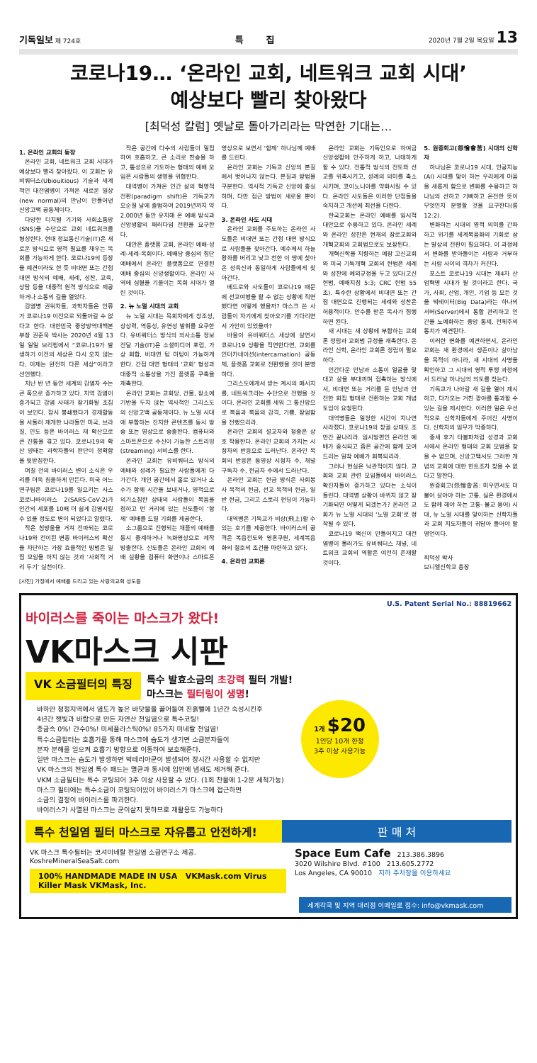기독일보 제 724호 특 집 2020년 7월 2일 목요일 13
코로나19… ‘온라인 교회, 네트워크 교회 시대’
예상보다 빨리 찾아왔다
[최덕성 칼럼] 옛날로 돌아가리라는 막연한 기대는…
1. 온라인 교회의 등장
온라인 교회, 네트워크 교회 시대가 예상보다 빨리 찾아왔다. 이 교회는 유비쿼터스(Ubiouitious) 기술과 세계적인 대전염병이 가져온 새로운 일상(new normal)의 만남이 만들어낸 신앙고백 공동체이다.
다양한 디지털 기기와 사회소통망(SNS)을 수단으로 교회 네트워크를 형성한다. 현대 정보통신기술(IT)은 새로운 방식으로 영적 필요를 채우는 목회를 가능하게 한다. 코로나19의 등장을 예견이라도 한 듯 비대면 또는 간접대면 방식의 예배, 세례, 성찬, 교육, 상담 등을 대중적 원격 방식으로 제공하거나 소통의 길을 열었다.
감염병 권위자들, 과학자들은 인류가 코로나19 이전으로 되돌아갈 수 없다고 한다. 대한민국 중앙방역대책본부장 권준욱 박사는 2020년 4월 13일 일일 브리핑에서 “코로나19가 발생하기 이전의 세상은 다시 오지 않는다, 이제는 완전히 다른 세상”이라고 선언했다.
지난 반 년 동안 세계의 감염자 수는 큰 폭으로 증가하고 있다. 지역 감염이 증가되고 감염 사태가 장기화될 조짐이 보인다. 잠시 봉쇄했다가 경제활동을 서둘러 재개한 나라들인 미국, 브라질, 인도 등은 바이러스 재 확산으로 큰 진통을 겪고 있다. 코로나19의 확산 양태는 과학자들의 판단이 정확함을 뒷받침한다.
며칠 전의 바이러스 변이 소식은 우리를 더욱 침울하게 만든다. 미국 어느 연구팀은 코로나19를 일으키는 사스 코로나바이러스 2(SARS-CoV-2)가 인간의 세포를 10배 더 쉽게 감염시킬 수 있을 정도로 변이 되었다고 알렸다.
작은 침방울을 거쳐 전파되는 코로나19와 전이된 변종 바이러스의 확산을 차단하는 가장 효율적인 방법은 밀집 모임을 하지 않는 것과 ‘사회적 거리 두기’ 실천이다.
작은 공간에 다수의 사람들이 밀집하여 호흡하고, 큰 소리로 찬송을 하고, 통성으로 기도하는 형태의 예배 모임은 사람들의 생명을 위협한다.
대역병이 가져온 인간 삶의 혁명적 전환(paradigm shift)은 기독교가 오순절 날에 출범하여 2019년까지 약 2,000년 동안 유지해 온 예배 방식과 신앙생활의 패러다임 전환을 요구한다.
대안은 플랫폼 교회, 온라인 예배-성례-세례-목회이다. 예배당 중심의 집단 예배에서 온라인 플랫폼으로 연결된 예배 중심의 신앙생활이다. 온라인 사역에 심혈을 기울이는 목회 시대가 열린 것이다.
2. 뉴 노멀 시대의 교회
뉴 노멀 시대는 목회자에게 창조성, 상상력, 역동성, 유연성 발휘를 요구한다. 유비쿼터스 방식의 의사소통 정보전달 기술(IT)은 소셜미디어 포럼, 가상 회합, 비대면 팀 미팅이 가능하게 한다. 간접 대면 형태의 ‘교회’ 형성과 대중적 소통성을 가진 플랫폼 구축을 재촉한다.
온라인 교회는 교회당, 건물, 장소에 기반을 두지 않는 역사적인 그리스도의 신앙고백 공동체이다. 뉴 노멀 시대에 부합하는 진지한 콘텐츠를 동시 방송 또는 영상으로 송출한다. 컴퓨터와 스마트폰으로 수신이 가능한 스트리밍(streaming) 서비스를 한다.
온라인 교회는 유비쿼터스 방식의 예배와 성례가 필요한 사람들에게 다가간다. 개인 공간에서 홀로 있거나 소수가 함께 시간을 보내거나, 영적으로 의기소침한 상태의 사람들이 복음을 접하고 먼 거리에 있는 신도들이 ‘함께’ 예배를 드릴 기회를 제공한다.
소그룹으로 진행되는 채플의 예배를 동시 중계하거나 녹화영상으로 제작 방출한다. 신도들은 온라인 교회의 예배 실황을 컴퓨터 화면이나 스마트폰 영상으로 보면서 ‘함께’ 하나님께 예배를 드린다.
온라인 교회는 기독교 신앙의 본질에서 벗어나지 않는다. 본질과 방법을 구분한다. 역사적 기독교 신앙에 충실하며, 다만 접근 방법이 새로울 뿐이다.
3. 온라인 사도 시대
온라인 교회를 주도하는 온라인 사도들은 비대면 또는 간접 대면 방식으로 사람들을 찾아간다. 예수께서 하늘 왕좌를 버리고 낮고 천한 이 땅에 찾아온 성육신과 동일하게 사람들에게 찾아간다.
베드로와 사도들이 코로나19 때문에 선교여행을 할 수 없는 상황에 직면했다면 어떻게 했을까? 마스크 쓴 사람들이 자기에게 찾아오기를 기다리면서 가만히 있었을까?
바울이 유비쿼터스 세상에 살면서 코로나19 상황을 직면한다면, 교회를 인터카네이션(intercarnation) 공동체, 플랫폼 교회로 전환했을 것이 분명하다.
그리스도에게서 받는 계시의 메시지를, 네트워크라는 수단으로 전했을 것이다. 온라인 교회를 세워 그 통신망으로 복음과 복음의 감격, 기쁨, 장엄함을 전했으리라.
온라인 교회의 설교자와 청중은 상호 작용한다. 온라인 교회의 가치는 시청자의 반응으로 드러난다. 온라인 목회의 반응은 동영상 시청자 수, 채널 구독자 수, 헌금자 수에서 드러난다.
온라인 교회는 헌금 방식은 사회봉사 목적의 헌금, 선교 목적의 헌금, 일반 헌금, 그리고 스토리 펀딩이 가능하다.
대역병은 기독교가 비상(飛上)할 수 있는 호기를 제공한다. 바이러스의 공격은 복음전도와 영혼구원, 세계복음화의 절호의 조건을 마련하고 있다.
4. 온라인 교회론
온라인 교회는 기독인으로 하여금 신앙생활에 안주하게 하고, 나태하게 할 수 있다. 전통적 방식의 전도와 선교를 위축시키고, 성례의 의미를 축소시키며, 코이노니아를 약화시킬 수 있다. 온라인 사도들은 이러한 단점들을 숙지하고 개선에 최선을 다한다.
한국교회는 온라인 예배를 임시적 대안으로 수용하고 있다. 온라인 세례와 온라인 성찬은 현재의 장로교회와 개혁교회의 교회법으로도 보장된다.
개혁신학을 지향하는 예장 고신교회와 미국 기독개혁 교회의 헌법은 세례와 성찬에 예외규정을 두고 있다(고신 헌법, 예배지침 5:3; CRC 헌법 55조). 특수한 상황에서 비대면 또는 간접 대면으로 진행되는 세례와 성찬은 허용적이다. 안수를 받은 목사가 집행하면 된다.
새 시대는 새 상황에 부합하는 교회론 정립과 교회법 규정을 재촉한다. 온라인 신학, 온라인 교회론 정립이 필요하다.
인간다운 만남과 소통이 얼굴을 맞대고 살을 부대끼며 접촉하는 방식에서, 비대면 또는 거리를 둔 만남과 안전한 회집 형태로 전환하는 교회 개념 도입이 요청된다.
대역병들은 일정한 시간이 지나면 사라졌다. 코로나19의 창궐 상태도 조만간 끝나리라. 임시방편인 온라인 예배가 종식되고 좁은 공간에 함께 모여 드리는 밀착 예배가 회복되리라.
그러나 현실은 낙관적이지 않다. 교회와 교회 관련 모임들에서 바이러스 확진자들이 증가하고 있다는 소식이 들린다. 대역병 상황이 바뀌지 않고 장기화되면 어떻게 되겠는가? 온라인 교회가 뉴 노멀 시대의 ‘노멀 교회’로 정착될 수 있다.
코로나19 백신이 만들어지고 대전염병이 물러가도 유비쿼터스 채널, 네트워크 교회의 역할은 여전히 존재할 것이다.
5. 원증회고(怨憎會苦) 시대의 신학자
하나님은 코로나19 시대, 인공지능(AI) 시대를 맞이 하는 우리에게 마음을 새롭게 함으로 변화를 수용하고 하나님의 선하고 기뻐하고 온전한 뜻이 무엇인지 분별할 것을 요구한다(롬 12:2).
변화하는 시대의 영적 의미를 간파하고 위기를 세계복음화의 기회로 삼는 발상의 전환이 필요하다. 이 과정에서 변화를 받아들이는 사람과 거부하는 사람 사이의 격차가 커진다.
포스트 코로나19 시대는 제4차 산업혁명 시대가 될 것이라고 한다. 국가, 사회, 산업, 개인, 기업 등 모든 것을 빅테이터(Big Data)라는 하나의 서버(Server)에서 통합 관리하고 인간을 노예화하는 중앙 통제, 전체주의 통치가 예견된다.
이러한 변화를 예견하면서, 온라인 교회는 새 환경에서 생존이나 살아남을 목적이 아니라, 새 시대의 사명을 확인하고 그 시대의 영적 투쟁 과정에서 드러날 하나님의 의도를 찾는다.
기독교가 나아갈 새 길을 열어 제시하고, 다가오는 거친 광야를 통과할 수 있는 길을 제시한다. 이러한 일은 우선적으로 신학자들에게 주어진 사명이다. 신학자의 임무가 막중하다.
중세 후기 타볼파처럼 성경과 교회사에서 온라인 형태의 교회 모범을 찾을 수 없으며, 신앙고백서도 그러한 개념의 교회에 대한 힌트조차 찾을 수 없다고 말한다.
원증회고(怨憎會苦: 미우면서도 더불어 살아야 하는 고통, 싫은 환경에서도 함께 해야 하는 고통- 불교 용어) 시대, 뉴 노멀 시대를 맞이하는 신학자들과 교회 지도자들이 귀담아 들어야 할 명언이다.
최덕성 박사
브니엘신학교 총장
[사진] 가정에서 예배를 드리고 있는 사랑의교회 성도들
U.S. Patent Serial No.: 88819662
바이러스를 죽이는 마스크가 왔다!
VK마스크 시판
VK 소금필터의 특징
특수 발효소금의 초강력 필터 개발!
마스크는 필터링이 생명!
바하만 청정지역에서 염도가 높은 바닷물을 끌어들여 진흙뻘에 1년간 숙성시킨후
4년간 햇빛과 바람으로 만든 자연산 천일염으로 특수코팅!
중금속 0%! 간수0%! 미세플라스틱0%! 85가지 미네랄 천일염!
특수소금필터는 호흡기를 통해 마스크에 습도가 생기면 소금분자들이
분자 분해를 일으켜 호흡기 방향으로 이동하여 보호해준다.
일반 마스크는 습도가 발생하면 박테리아균이 발생되어 장시간 사용할 수 없지만
VK 마스크의 천일염 특수 패드는 멸균과 동시에 입안에 냄새도 제거해 준다.
VKM 소금필터는 특수 코팅되어 3주 이상 사용할 수 있다. (1회 찬물에 1-2분 세척가능)
마스크 필터에는 특수소금이 코팅되어있어 바이러스가 마스크에 접근하면
소금의 결정이 바이러스를 파괴한다.
바이러스가 사멸된 마스크는 균이살지 못하므로 재활용도 가능하다
1개 $20
1인당 10개 한정
3주 이상 사용가능
특수 천일염 필터 마스크로 자유롭고 안전하게!
판 매 처
VK 마스크 특수필터는 코셔미네랄 천일염 소금연구소 제공.
KoshreMineralSeaSalt.com
100% HANDMADE MADE IN USA VKMask.com Virus Killer Mask VKMask, Inc.
Space Eum Cafe 213.386.3896
3020 Wilshire Blvd. #100 213.605.2772
Los Angeles, CA 90010 지하 주차장을 이용하세요
세계각국 및 지역 대리점 이메일로 접수: info@vkmask.com